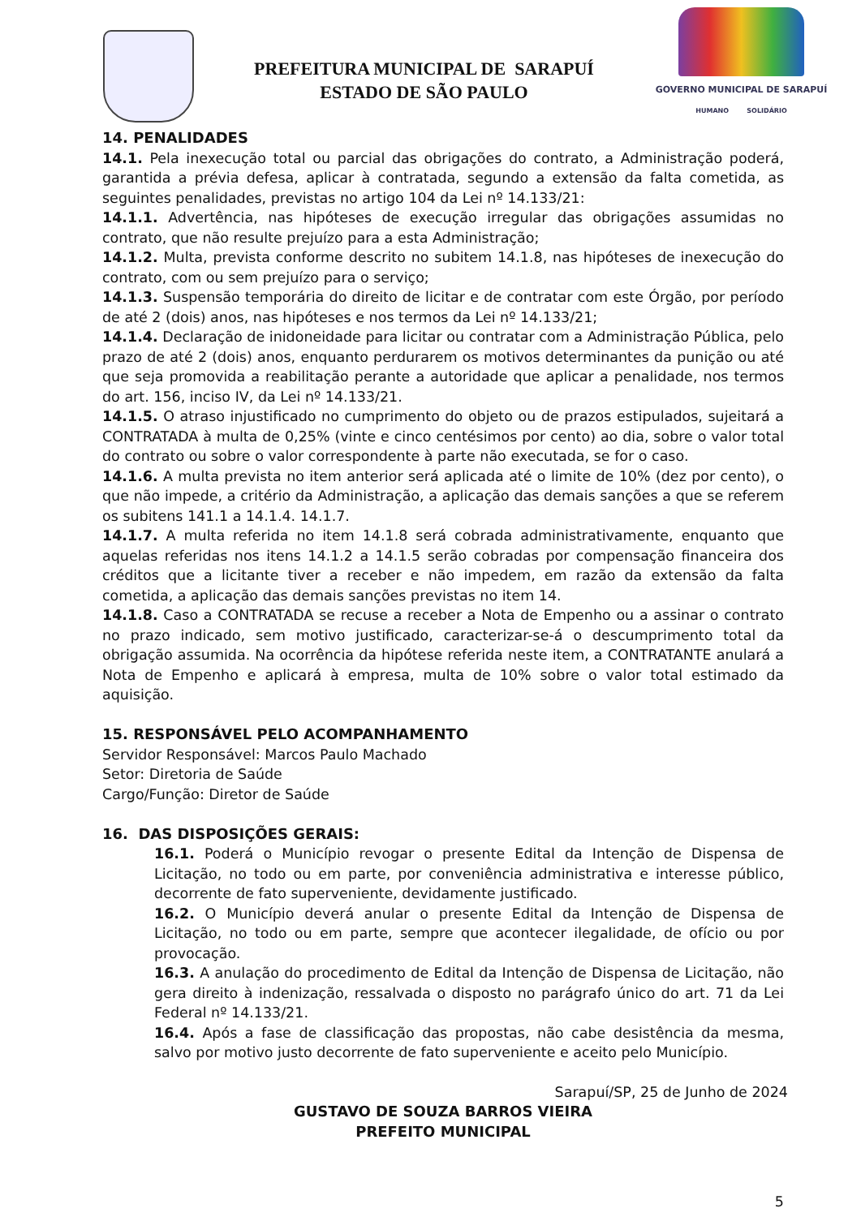PREFEITURA MUNICIPAL DE SARAPUÍ
ESTADO DE SÃO PAULO
GOVERNO MUNICIPAL DE SARAPUÍ
HUMANO SOLIDÁRIO
14. PENALIDADES
14.1. Pela inexecução total ou parcial das obrigações do contrato, a Administração poderá, garantida a prévia defesa, aplicar à contratada, segundo a extensão da falta cometida, as seguintes penalidades, previstas no artigo 104 da Lei nº 14.133/21:
14.1.1. Advertência, nas hipóteses de execução irregular das obrigações assumidas no contrato, que não resulte prejuízo para a esta Administração;
14.1.2. Multa, prevista conforme descrito no subitem 14.1.8, nas hipóteses de inexecução do contrato, com ou sem prejuízo para o serviço;
14.1.3. Suspensão temporária do direito de licitar e de contratar com este Órgão, por período de até 2 (dois) anos, nas hipóteses e nos termos da Lei nº 14.133/21;
14.1.4. Declaração de inidoneidade para licitar ou contratar com a Administração Pública, pelo prazo de até 2 (dois) anos, enquanto perdurarem os motivos determinantes da punição ou até que seja promovida a reabilitação perante a autoridade que aplicar a penalidade, nos termos do art. 156, inciso IV, da Lei nº 14.133/21.
14.1.5. O atraso injustificado no cumprimento do objeto ou de prazos estipulados, sujeitará a CONTRATADA à multa de 0,25% (vinte e cinco centésimos por cento) ao dia, sobre o valor total do contrato ou sobre o valor correspondente à parte não executada, se for o caso.
14.1.6. A multa prevista no item anterior será aplicada até o limite de 10% (dez por cento), o que não impede, a critério da Administração, a aplicação das demais sanções a que se referem os subitens 141.1 a 14.1.4. 14.1.7.
14.1.7. A multa referida no item 14.1.8 será cobrada administrativamente, enquanto que aquelas referidas nos itens 14.1.2 a 14.1.5 serão cobradas por compensação financeira dos créditos que a licitante tiver a receber e não impedem, em razão da extensão da falta cometida, a aplicação das demais sanções previstas no item 14.
14.1.8. Caso a CONTRATADA se recuse a receber a Nota de Empenho ou a assinar o contrato no prazo indicado, sem motivo justificado, caracterizar-se-á o descumprimento total da obrigação assumida. Na ocorrência da hipótese referida neste item, a CONTRATANTE anulará a Nota de Empenho e aplicará à empresa, multa de 10% sobre o valor total estimado da aquisição.
15. RESPONSÁVEL PELO ACOMPANHAMENTO
Servidor Responsável: Marcos Paulo Machado
Setor: Diretoria de Saúde
Cargo/Função: Diretor de Saúde
16. DAS DISPOSIÇÕES GERAIS:
16.1. Poderá o Município revogar o presente Edital da Intenção de Dispensa de Licitação, no todo ou em parte, por conveniência administrativa e interesse público, decorrente de fato superveniente, devidamente justificado.
16.2. O Município deverá anular o presente Edital da Intenção de Dispensa de Licitação, no todo ou em parte, sempre que acontecer ilegalidade, de ofício ou por provocação.
16.3. A anulação do procedimento de Edital da Intenção de Dispensa de Licitação, não gera direito à indenização, ressalvada o disposto no parágrafo único do art. 71 da Lei Federal nº 14.133/21.
16.4. Após a fase de classificação das propostas, não cabe desistência da mesma, salvo por motivo justo decorrente de fato superveniente e aceito pelo Município.
Sarapuí/SP, 25 de Junho de 2024
GUSTAVO DE SOUZA BARROS VIEIRA
PREFEITO MUNICIPAL
5